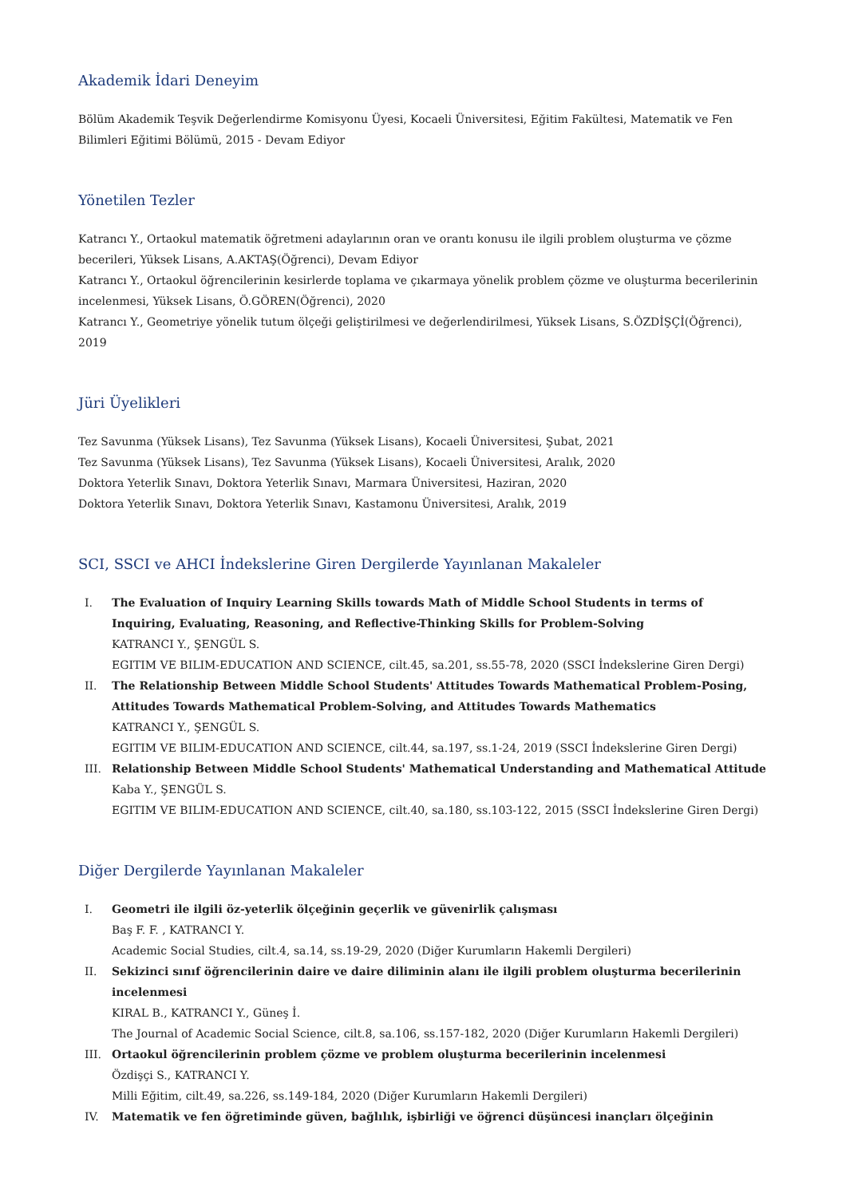Akademik İdari Deneyim
Bölüm Akademik Teşvik Değerlendirme Komisyonu Üyesi, Kocaeli Üniversitesi, Eğitim Fakültesi, Matematik ve Fen Bilimleri Eğitimi Bölümü, 2015 - Devam Ediyor
Yönetilen Tezler
Katrancı Y., Ortaokul matematik öğretmeni adaylarının oran ve orantı konusu ile ilgili problem oluşturma ve çözme becerileri, Yüksek Lisans, A.AKTAŞ(Öğrenci), Devam Ediyor
Katrancı Y., Ortaokul öğrencilerinin kesirlerde toplama ve çıkarmaya yönelik problem çözme ve oluşturma becerilerinin incelenmesi, Yüksek Lisans, Ö.GÖREN(Öğrenci), 2020
Katrancı Y., Geometriye yönelik tutum ölçeği geliştirilmesi ve değerlendirilmesi, Yüksek Lisans, S.ÖZDİŞÇİ(Öğrenci), 2019
Jüri Üyelikleri
Tez Savunma (Yüksek Lisans), Tez Savunma (Yüksek Lisans), Kocaeli Üniversitesi, Şubat, 2021
Tez Savunma (Yüksek Lisans), Tez Savunma (Yüksek Lisans), Kocaeli Üniversitesi, Aralık, 2020
Doktora Yeterlik Sınavı, Doktora Yeterlik Sınavı, Marmara Üniversitesi, Haziran, 2020
Doktora Yeterlik Sınavı, Doktora Yeterlik Sınavı, Kastamonu Üniversitesi, Aralık, 2019
SCI, SSCI ve AHCI İndekslerine Giren Dergilerde Yayınlanan Makaleler
I. The Evaluation of Inquiry Learning Skills towards Math of Middle School Students in terms of Inquiring, Evaluating, Reasoning, and Reflective-Thinking Skills for Problem-Solving
KATRANCI Y., ŞENGÜL S.
EGITIM VE BILIM-EDUCATION AND SCIENCE, cilt.45, sa.201, ss.55-78, 2020 (SSCI İndekslerine Giren Dergi)
II. The Relationship Between Middle School Students' Attitudes Towards Mathematical Problem-Posing, Attitudes Towards Mathematical Problem-Solving, and Attitudes Towards Mathematics
KATRANCI Y., ŞENGÜL S.
EGITIM VE BILIM-EDUCATION AND SCIENCE, cilt.44, sa.197, ss.1-24, 2019 (SSCI İndekslerine Giren Dergi)
III. Relationship Between Middle School Students' Mathematical Understanding and Mathematical Attitude
Kaba Y., ŞENGÜL S.
EGITIM VE BILIM-EDUCATION AND SCIENCE, cilt.40, sa.180, ss.103-122, 2015 (SSCI İndekslerine Giren Dergi)
Diğer Dergilerde Yayınlanan Makaleler
I. Geometri ile ilgili öz-yeterlik ölçeğinin geçerlik ve güvenirlik çalışması
Baş F. F. , KATRANCI Y.
Academic Social Studies, cilt.4, sa.14, ss.19-29, 2020 (Diğer Kurumların Hakemli Dergileri)
II. Sekizinci sınıf öğrencilerinin daire ve daire diliminin alanı ile ilgili problem oluşturma becerilerinin incelenmesi
KIRAL B., KATRANCI Y., Güneş İ.
The Journal of Academic Social Science, cilt.8, sa.106, ss.157-182, 2020 (Diğer Kurumların Hakemli Dergileri)
III. Ortaokul öğrencilerinin problem çözme ve problem oluşturma becerilerinin incelenmesi
Özdişçi S., KATRANCI Y.
Milli Eğitim, cilt.49, sa.226, ss.149-184, 2020 (Diğer Kurumların Hakemli Dergileri)
IV. Matematik ve fen öğretiminde güven, bağlılık, işbirliği ve öğrenci düşüncesi inançları ölçeğinin